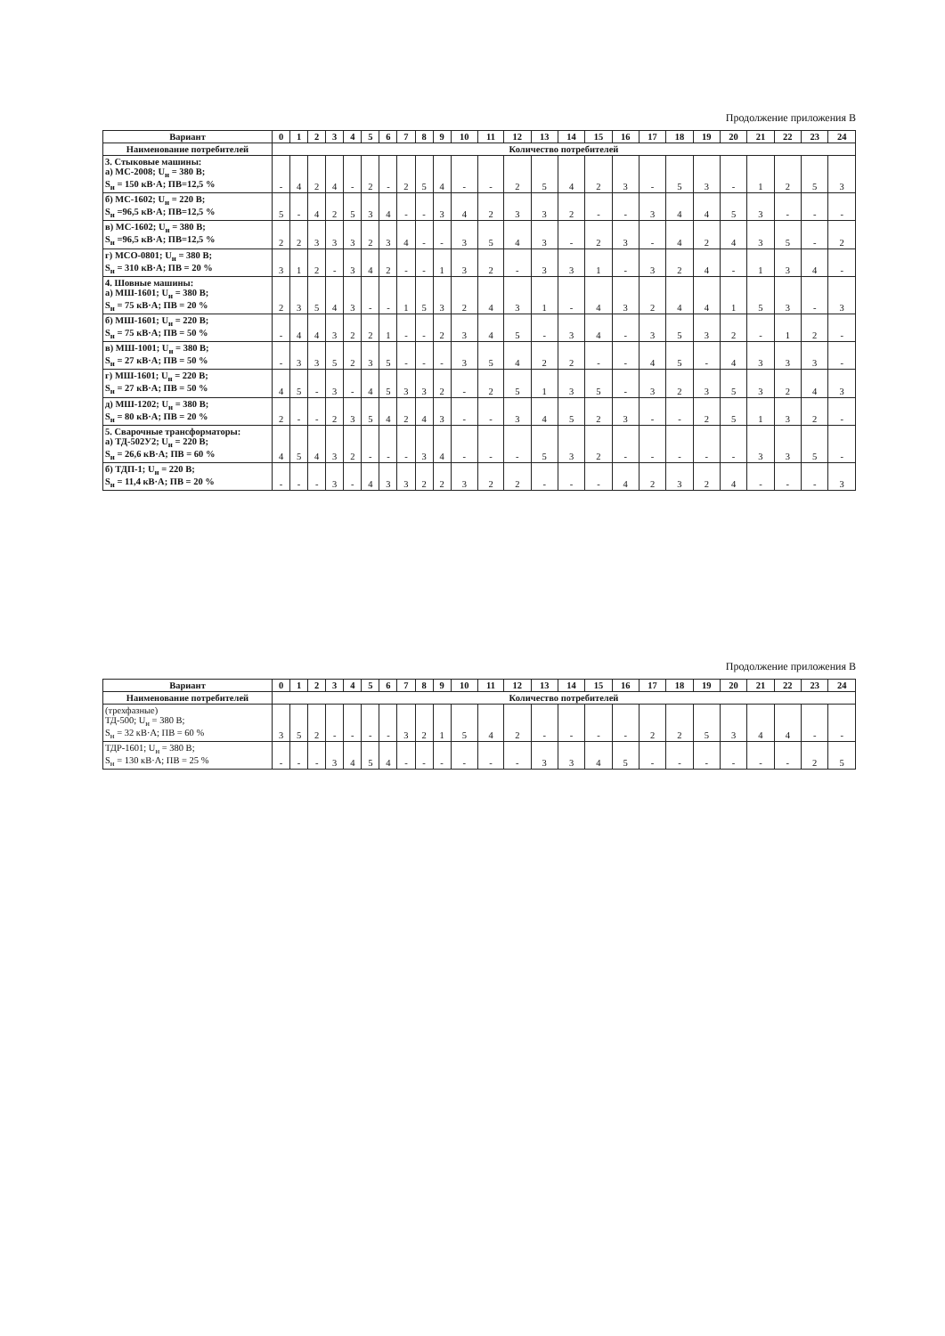Продолжение приложения В
| Вариант | 0 | 1 | 2 | 3 | 4 | 5 | 6 | 7 | 8 | 9 | 10 | 11 | 12 | 13 | 14 | 15 | 16 | 17 | 18 | 19 | 20 | 21 | 22 | 23 | 24 |
| --- | --- | --- | --- | --- | --- | --- | --- | --- | --- | --- | --- | --- | --- | --- | --- | --- | --- | --- | --- | --- | --- | --- | --- | --- | --- |
| Наименование потребителей | Количество потребителей | | | | | | | | | | | | | | | | | | | | | | | | |
| 3. Стыковые машины: а) МС-2008; U<sub>н</sub> = 380 В; S<sub>н</sub> = 150 кВ·А; ПВ=12,5 % | - | 4 | 2 | 4 | - | 2 | - | 2 | 5 | 4 | - | - | 2 | 5 | 4 | 2 | 3 | - | 5 | 3 | - | 1 | 2 | 5 | 3 |
| б) МС-1602; U<sub>н</sub> = 220 В; S<sub>н</sub> =96,5 кВ·А; ПВ=12,5 % | 5 | - | 4 | 2 | 5 | 3 | 4 | - | - | 3 | 4 | 2 | 3 | 3 | 2 | - | - | 3 | 4 | 4 | 5 | 3 | - | - | - |
| в) МС-1602; U<sub>н</sub> = 380 В; S<sub>н</sub> =96,5 кВ·А; ПВ=12,5 % | 2 | 2 | 3 | 3 | 3 | 2 | 3 | 4 | - | - | 3 | 5 | 4 | 3 | - | 2 | 3 | - | 4 | 2 | 4 | 3 | 5 | - | 2 |
| г) МСО-0801; U<sub>н</sub> = 380 В; S<sub>н</sub> = 310 кВ·А; ПВ = 20 % | 3 | 1 | 2 | - | 3 | 4 | 2 | - | - | 1 | 3 | 2 | - | 3 | 3 | 1 | - | 3 | 2 | 4 | - | 1 | 3 | 4 | - |
| 4. Шовные машины: а) МШ-1601; U<sub>н</sub> = 380 В; S<sub>н</sub> = 75 кВ·А; ПВ = 20 % | 2 | 3 | 5 | 4 | 3 | - | - | 1 | 5 | 3 | 2 | 4 | 3 | 1 | - | 4 | 3 | 2 | 4 | 4 | 1 | 5 | 3 | - | 3 |
| б) МШ-1601; U<sub>н</sub> = 220 В; S<sub>н</sub> = 75 кВ·А; ПВ = 50 % | - | 4 | 4 | 3 | 2 | 2 | 1 | - | - | 2 | 3 | 4 | 5 | - | 3 | 4 | - | 3 | 5 | 3 | 2 | - | 1 | 2 | - |
| в) МШ-1001; U<sub>н</sub> = 380 В; S<sub>н</sub> = 27 кВ·А; ПВ = 50 % | - | 3 | 3 | 5 | 2 | 3 | 5 | - | - | - | 3 | 5 | 4 | 2 | 2 | - | - | 4 | 5 | - | 4 | 3 | 3 | 3 | - |
| г) МШ-1601; U<sub>н</sub> = 220 В; S<sub>н</sub> = 27 кВ·А; ПВ = 50 % | 4 | 5 | - | 3 | - | 4 | 5 | 3 | 3 | 2 | - | 2 | 5 | 1 | 3 | 5 | - | 3 | 2 | 3 | 5 | 3 | 2 | 4 | 3 |
| д) МШ-1202; U<sub>н</sub> = 380 В; S<sub>н</sub> = 80 кВ·А; ПВ = 20 % | 2 | - | - | 2 | 3 | 5 | 4 | 2 | 4 | 3 | - | - | 3 | 4 | 5 | 2 | 3 | - | - | 2 | 5 | 1 | 3 | 2 | - |
| 5. Сварочные трансформаторы: а) ТД-502У2; U<sub>н</sub> = 220 В; S<sub>н</sub> = 26,6 кВ·А; ПВ = 60 % | 4 | 5 | 4 | 3 | 2 | - | - | - | 3 | 4 | - | - | - | 5 | 3 | 2 | - | - | - | - | - | 3 | 3 | 5 | - |
| б) ТДП-1; U<sub>н</sub> = 220 В; S<sub>н</sub> = 11,4 кВ·А; ПВ = 20 % | - | - | - | 3 | - | 4 | 3 | 3 | 2 | 2 | 3 | 2 | 2 | - | - | - | 4 | 2 | 3 | 2 | 4 | - | - | - | 3 |
Продолжение приложения В
| Вариант | 0 | 1 | 2 | 3 | 4 | 5 | 6 | 7 | 8 | 9 | 10 | 11 | 12 | 13 | 14 | 15 | 16 | 17 | 18 | 19 | 20 | 21 | 22 | 23 | 24 |
| --- | --- | --- | --- | --- | --- | --- | --- | --- | --- | --- | --- | --- | --- | --- | --- | --- | --- | --- | --- | --- | --- | --- | --- | --- | --- |
| Наименование потребителей | Количество потребителей | | | | | | | | | | | | | | | | | | | | | | | | |
| (трехфазные) ТД-500; U<sub>н</sub> = 380 В; S<sub>н</sub> = 32 кВ·А; ПВ = 60 % | 3 | 5 | 2 | - | - | - | - | 3 | 2 | 1 | 5 | 4 | 2 | - | - | - | - | 2 | 2 | 5 | 3 | 4 | 4 | - | - |
| ТДР-1601; U<sub>н</sub> = 380 В; S<sub>н</sub> = 130 кВ·А; ПВ = 25 % | - | - | - | 3 | 4 | 5 | 4 | - | - | - | - | - | - | 3 | 3 | 4 | 5 | - | - | - | - | - | - | 2 | 5 |